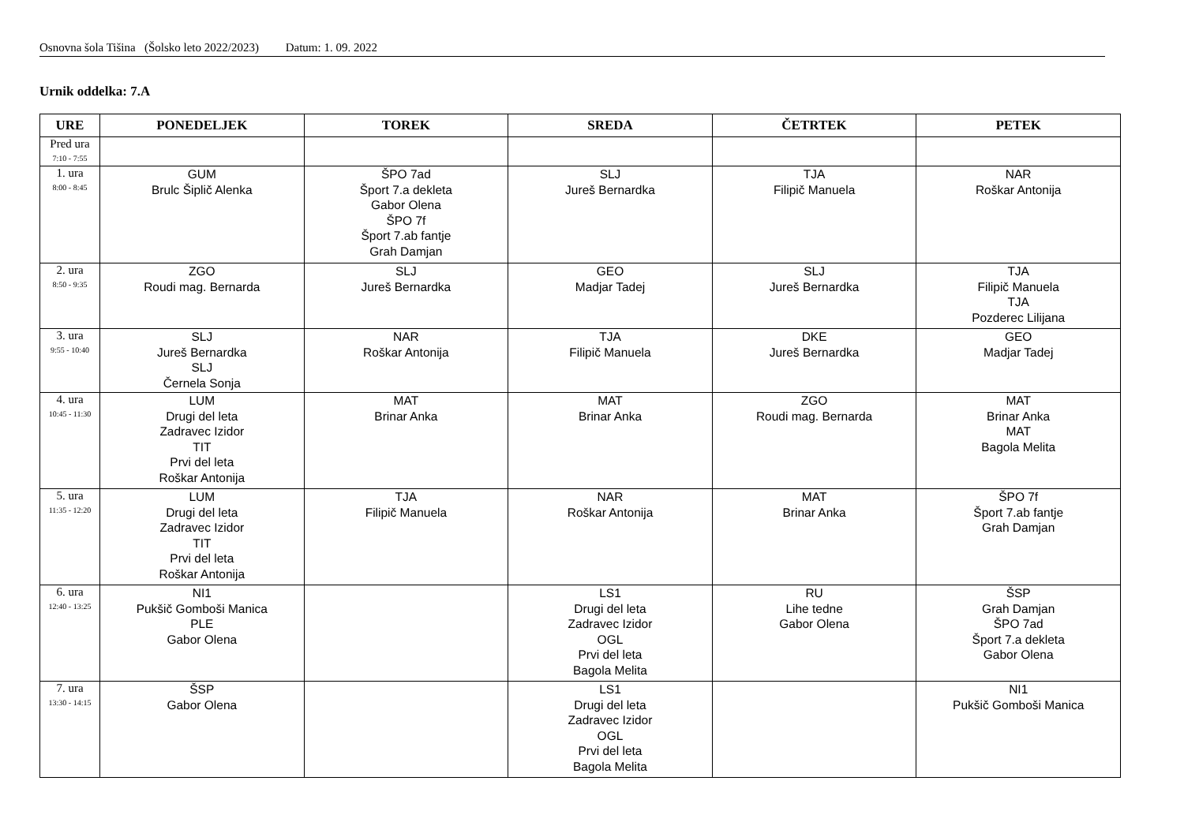Osnovna šola Tišina (Šolsko leto 2022/2023) Datum: 1. 09. 2022
Urnik oddelka: 7.A
| URE | PONEDELJEK | TOREK | SREDA | ČETRTEK | PETEK |
| --- | --- | --- | --- | --- | --- |
| Pred ura 7:10 - 7:55 | | | | | |
| 1. ura 8:00 - 8:45 | GUM Brulc Šiplič Alenka | ŠPO 7ad Šport 7.a dekleta Gabor Olena ŠPO 7f Šport 7.ab fantje Grah Damjan | SLJ Jureš Bernardka | TJA Filipič Manuela | NAR Roškar Antonija |
| 2. ura 8:50 - 9:35 | ZGO Roudi mag. Bernarda | SLJ Jureš Bernardka | GEO Madjar Tadej | SLJ Jureš Bernardka | TJA Filipič Manuela TJA Pozderec Lilijana |
| 3. ura 9:55 - 10:40 | SLJ Jureš Bernardka SLJ Černela Sonja | NAR Roškar Antonija | TJA Filipič Manuela | DKE Jureš Bernardka | GEO Madjar Tadej |
| 4. ura 10:45 - 11:30 | LUM Drugi del leta Zadravec Izidor TIT Prvi del leta Roškar Antonija | MAT Brinar Anka | MAT Brinar Anka | ZGO Roudi mag. Bernarda | MAT Brinar Anka MAT Bagola Melita |
| 5. ura 11:35 - 12:20 | LUM Drugi del leta Zadravec Izidor TIT Prvi del leta Roškar Antonija | TJA Filipič Manuela | NAR Roškar Antonija | MAT Brinar Anka | ŠPO 7f Šport 7.ab fantje Grah Damjan |
| 6. ura 12:40 - 13:25 | NI1 Pukšič Gomboši Manica PLE Gabor Olena | | LS1 Drugi del leta Zadravec Izidor OGL Prvi del leta Bagola Melita | RU Lihe tedne Gabor Olena | ŠSP Grah Damjan ŠPO 7ad Šport 7.a dekleta Gabor Olena |
| 7. ura 13:30 - 14:15 | ŠSP Gabor Olena | | LS1 Drugi del leta Zadravec Izidor OGL Prvi del leta Bagola Melita | | NI1 Pukšič Gomboši Manica |